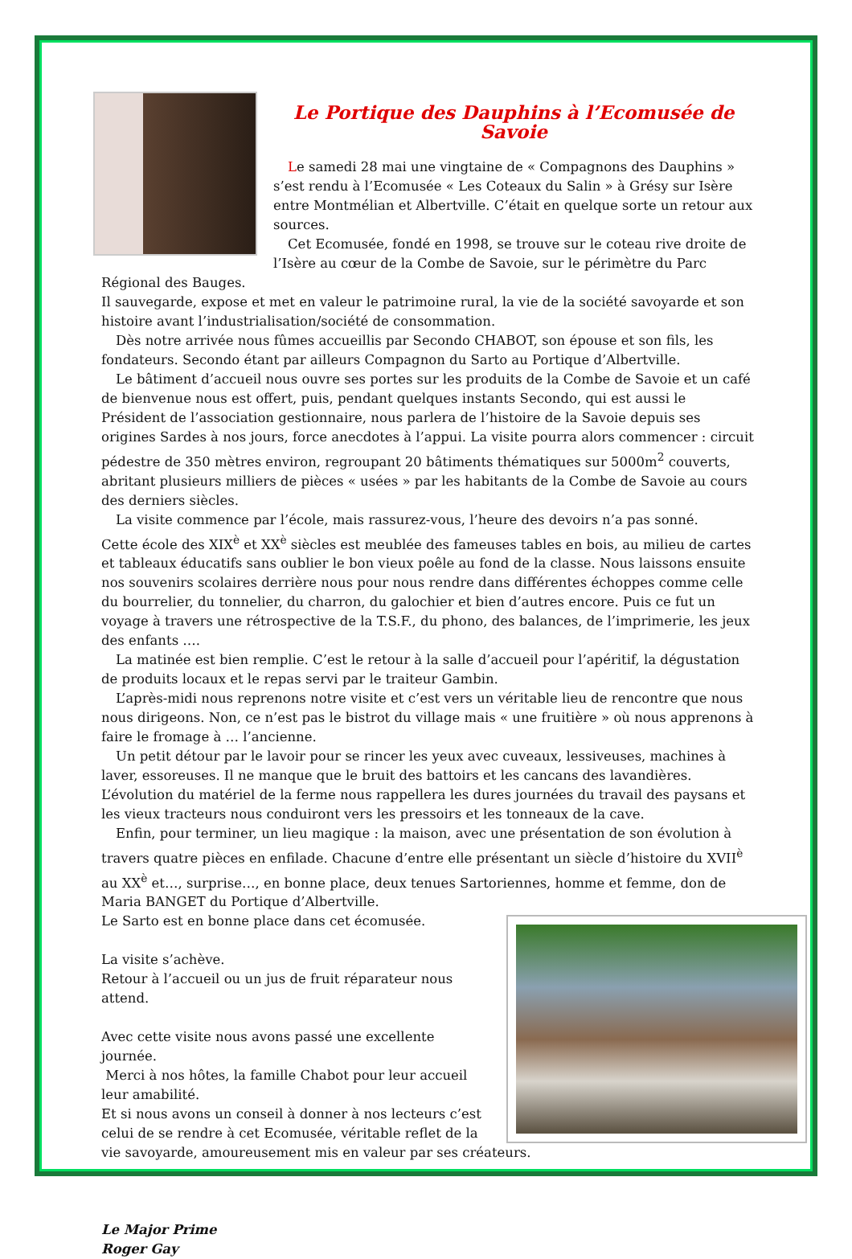Le Portique des Dauphins à l’Ecomusée de Savoie
Le samedi 28 mai une vingtaine de « Compagnons des Dauphins » s’est rendu à l’Ecomusée « Les Coteaux du Salin » à Grésy sur Isère entre Montmélian et Albertville. C’était en quelque sorte un retour aux sources.
Cet Ecomusée, fondé en 1998, se trouve sur le coteau rive droite de l’Isère au cœur de la Combe de Savoie, sur le périmètre du Parc Régional des Bauges.
Il sauvegarde, expose et met en valeur le patrimoine rural, la vie de la société savoyarde et son histoire avant l’industrialisation/société de consommation.
Dès notre arrivée nous fûmes accueillis par Secondo CHABOT, son épouse et son fils, les fondateurs. Secondo étant par ailleurs Compagnon du Sarto au Portique d’Albertville.
Le bâtiment d’accueil nous ouvre ses portes sur les produits de la Combe de Savoie et un café de bienvenue nous est offert, puis, pendant quelques instants Secondo, qui est aussi le Président de l’association gestionnaire, nous parlera de l’histoire de la Savoie depuis ses origines Sardes à nos jours, force anecdotes à l’appui. La visite pourra alors commencer : circuit pédestre de 350 mètres environ, regroupant 20 bâtiments thématiques sur 5000m<sup>2</sup> couverts, abritant plusieurs milliers de pièces « usées » par les habitants de la Combe de Savoie au cours des derniers siècles.
La visite commence par l’école, mais rassurez-vous, l’heure des devoirs n’a pas sonné.
Cette école des XIX<sup>è</sup> et XX<sup>è</sup> siècles est meublée des fameuses tables en bois, au milieu de cartes et tableaux éducatifs sans oublier le bon vieux poêle au fond de la classe. Nous laissons ensuite nos souvenirs scolaires derrière nous pour nous rendre dans différentes échoppes comme celle du bourrelier, du tonnelier, du charron, du galochier et bien d’autres encore. Puis ce fut un voyage à travers une rétrospective de la T.S.F., du phono, des balances, de l’imprimerie, les jeux des enfants ….
La matinée est bien remplie. C’est le retour à la salle d’accueil pour l’apéritif, la dégustation de produits locaux et le repas servi par le traiteur Gambin.
L’après-midi nous reprenons notre visite et c’est vers un véritable lieu de rencontre que nous nous dirigeons. Non, ce n’est pas le bistrot du village mais « une fruitière » où nous apprenons à faire le fromage à … l’ancienne.
Un petit détour par le lavoir pour se rincer les yeux avec cuveaux, lessiveuses, machines à laver, essoreuses. Il ne manque que le bruit des battoirs et les cancans des lavandières.
L’évolution du matériel de la ferme nous rappellera les dures journées du travail des paysans et les vieux tracteurs nous conduiront vers les pressoirs et les tonneaux de la cave.
Enfin, pour terminer, un lieu magique : la maison, avec une présentation de son évolution à travers quatre pièces en enfilade. Chacune d’entre elle présentant un siècle d’histoire du XVII<sup>è</sup> au XX<sup>è</sup> et…, surprise…, en bonne place, deux tenues Sartoriennes, homme et femme, don de Maria BANGET du Portique d’Albertville.
Le Sarto est en bonne place dans cet écomusée.
La visite s’achève.
Retour à l’accueil ou un jus de fruit réparateur nous attend.
Avec cette visite nous avons passé une excellente journée.
Merci à nos hôtes, la famille Chabot pour leur accueil leur amabilité.
Et si nous avons un conseil à donner à nos lecteurs c’est celui de se rendre à cet Ecomusée, véritable reflet de la vie savoyarde, amoureusement mis en valeur par ses créateurs.
Le Major Prime
Roger Gay